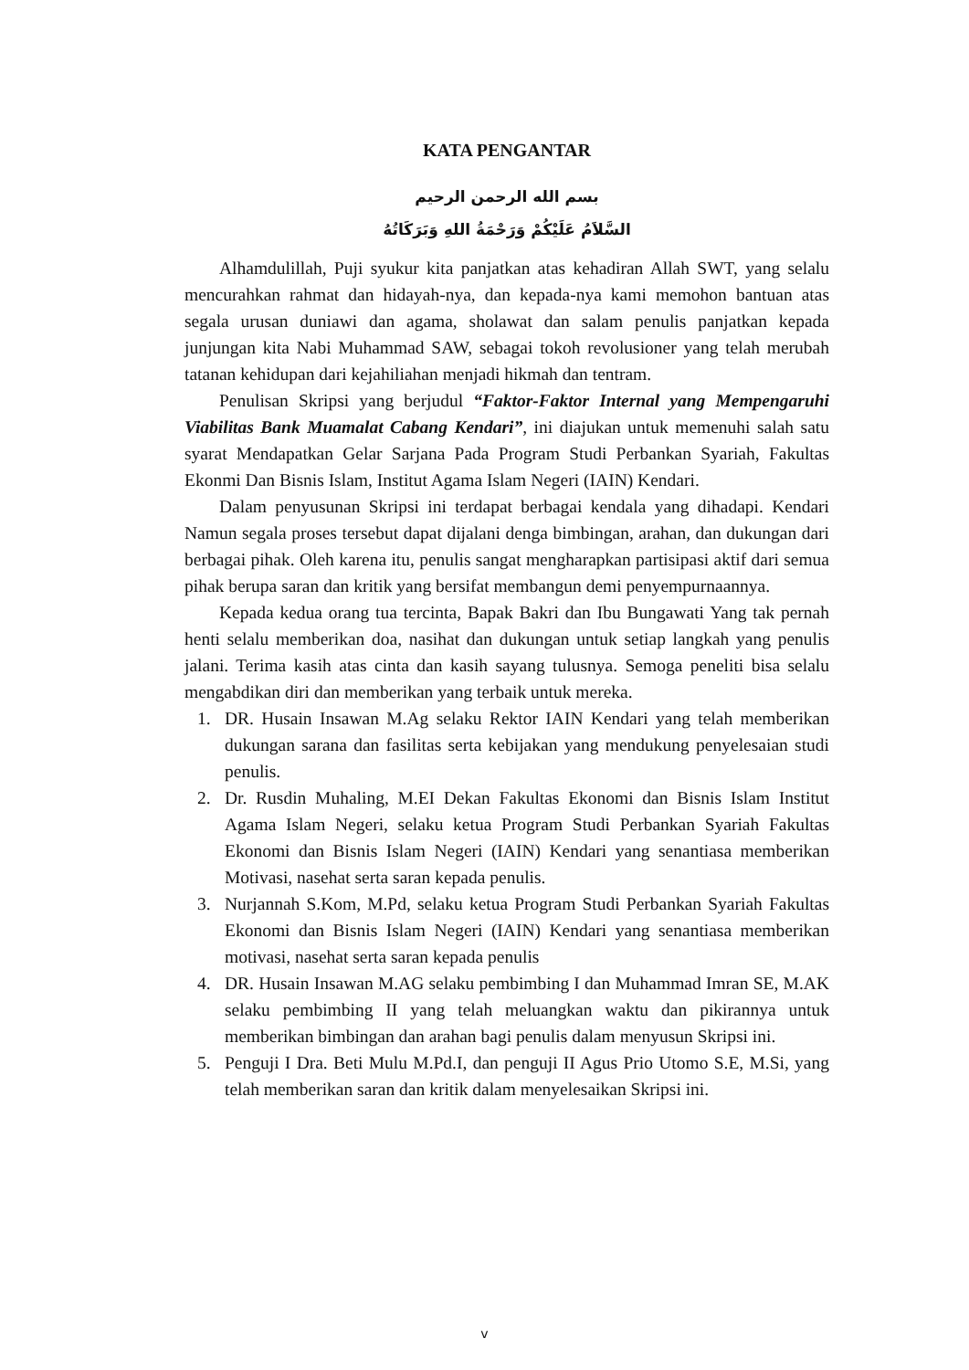KATA PENGANTAR
بسم الله الرحمن الرحيم
السَّلاَمُ عَلَيْكُمْ وَرَحْمَةُ اللهِ وَبَرَكَاتُهُ
Alhamdulillah, Puji syukur kita panjatkan atas kehadiran Allah SWT, yang selalu mencurahkan rahmat dan hidayah-nya, dan kepada-nya kami memohon bantuan atas segala urusan duniawi dan agama, sholawat dan salam penulis panjatkan kepada junjungan kita Nabi Muhammad SAW, sebagai tokoh revolusioner yang telah merubah tatanan kehidupan dari kejahiliahan menjadi hikmah dan tentram.
Penulisan Skripsi yang berjudul “Faktor-Faktor Internal yang Mempengaruhi Viabilitas Bank Muamalat Cabang Kendari”, ini diajukan untuk memenuhi salah satu syarat Mendapatkan Gelar Sarjana Pada Program Studi Perbankan Syariah, Fakultas Ekonmi Dan Bisnis Islam, Institut Agama Islam Negeri (IAIN) Kendari.
Dalam penyusunan Skripsi ini terdapat berbagai kendala yang dihadapi. Kendari Namun segala proses tersebut dapat dijalani denga bimbingan, arahan, dan dukungan dari berbagai pihak. Oleh karena itu, penulis sangat mengharapkan partisipasi aktif dari semua pihak berupa saran dan kritik yang bersifat membangun demi penyempurnaannya.
Kepada kedua orang tua tercinta, Bapak Bakri dan Ibu Bungawati Yang tak pernah henti selalu memberikan doa, nasihat dan dukungan untuk setiap langkah yang penulis jalani. Terima kasih atas cinta dan kasih sayang tulusnya. Semoga peneliti bisa selalu mengabdikan diri dan memberikan yang terbaik untuk mereka.
1. DR. Husain Insawan M.Ag selaku Rektor IAIN Kendari yang telah memberikan dukungan sarana dan fasilitas serta kebijakan yang mendukung penyelesaian studi penulis.
2. Dr. Rusdin Muhaling, M.EI Dekan Fakultas Ekonomi dan Bisnis Islam Institut Agama Islam Negeri, selaku ketua Program Studi Perbankan Syariah Fakultas Ekonomi dan Bisnis Islam Negeri (IAIN) Kendari yang senantiasa memberikan Motivasi, nasehat serta saran kepada penulis.
3. Nurjannah S.Kom, M.Pd, selaku ketua Program Studi Perbankan Syariah Fakultas Ekonomi dan Bisnis Islam Negeri (IAIN) Kendari yang senantiasa memberikan motivasi, nasehat serta saran kepada penulis
4. DR. Husain Insawan M.AG selaku pembimbing I dan Muhammad Imran SE, M.AK selaku pembimbing II yang telah meluangkan waktu dan pikirannya untuk memberikan bimbingan dan arahan bagi penulis dalam menyusun Skripsi ini.
5. Penguji I Dra. Beti Mulu M.Pd.I, dan penguji II Agus Prio Utomo S.E, M.Si, yang telah memberikan saran dan kritik dalam menyelesaikan Skripsi ini.
v